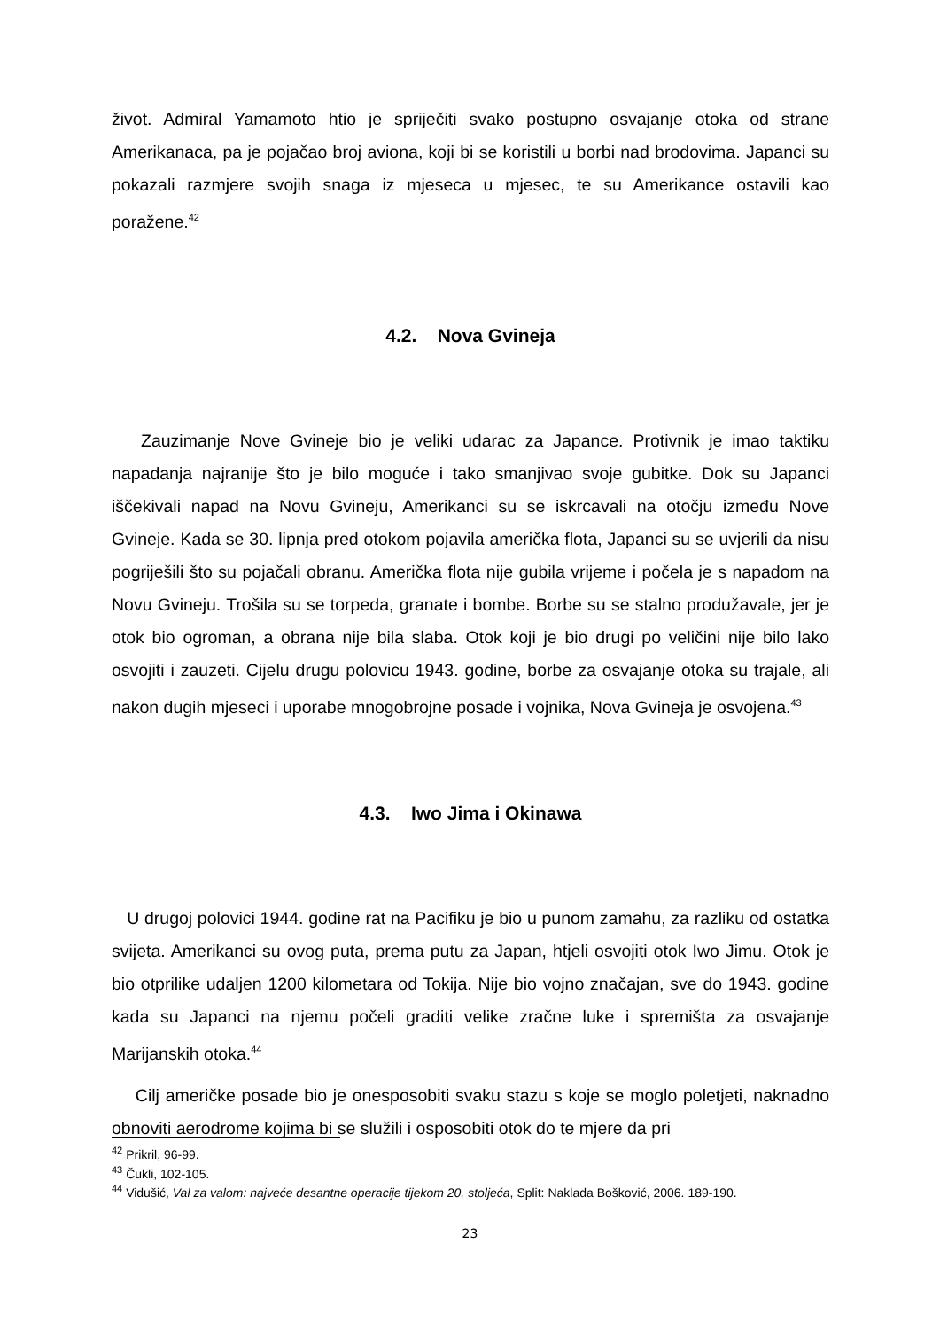život. Admiral Yamamoto htio je spriječiti svako postupno osvajanje otoka od strane Amerikanaca, pa je pojačao broj aviona, koji bi se koristili u borbi nad brodovima. Japanci su pokazali razmjere svojih snaga iz mjeseca u mjesec, te su Amerikance ostavili kao poražene.<sup>42</sup>
4.2. Nova Gvineja
Zauzimanje Nove Gvineje bio je veliki udarac za Japance. Protivnik je imao taktiku napadanja najranije što je bilo moguće i tako smanjivao svoje gubitke. Dok su Japanci iščekivali napad na Novu Gvineju, Amerikanci su se iskrcavali na otočju između Nove Gvineje. Kada se 30. lipnja pred otokom pojavila američka flota, Japanci su se uvjerili da nisu pogriješili što su pojačali obranu. Američka flota nije gubila vrijeme i počela je s napadom na Novu Gvineju. Trošila su se torpeda, granate i bombe. Borbe su se stalno produžavale, jer je otok bio ogroman, a obrana nije bila slaba. Otok koji je bio drugi po veličini nije bilo lako osvojiti i zauzeti. Cijelu drugu polovicu 1943. godine, borbe za osvajanje otoka su trajale, ali nakon dugih mjeseci i uporabe mnogobrojne posade i vojnika, Nova Gvineja je osvojena.<sup>43</sup>
4.3. Iwo Jima i Okinawa
U drugoj polovici 1944. godine rat na Pacifiku je bio u punom zamahu, za razliku od ostatka svijeta. Amerikanci su ovog puta, prema putu za Japan, htjeli osvojiti otok Iwo Jimu. Otok je bio otprilike udaljen 1200 kilometara od Tokija. Nije bio vojno značajan, sve do 1943. godine kada su Japanci na njemu počeli graditi velike zračne luke i spremišta za osvajanje Marijanskih otoka.<sup>44</sup>
Cilj američke posade bio je onesposobiti svaku stazu s koje se moglo poletjeti, naknadno obnoviti aerodrome kojima bi se služili i osposobiti otok do te mjere da pri
<sup>42</sup> Prikril, 96-99.
<sup>43</sup> Čukli, 102-105.
<sup>44</sup> Vidušić, Val za valom: najveće desantne operacije tijekom 20. stoljeća, Split: Naklada Bošković, 2006. 189-190.
23